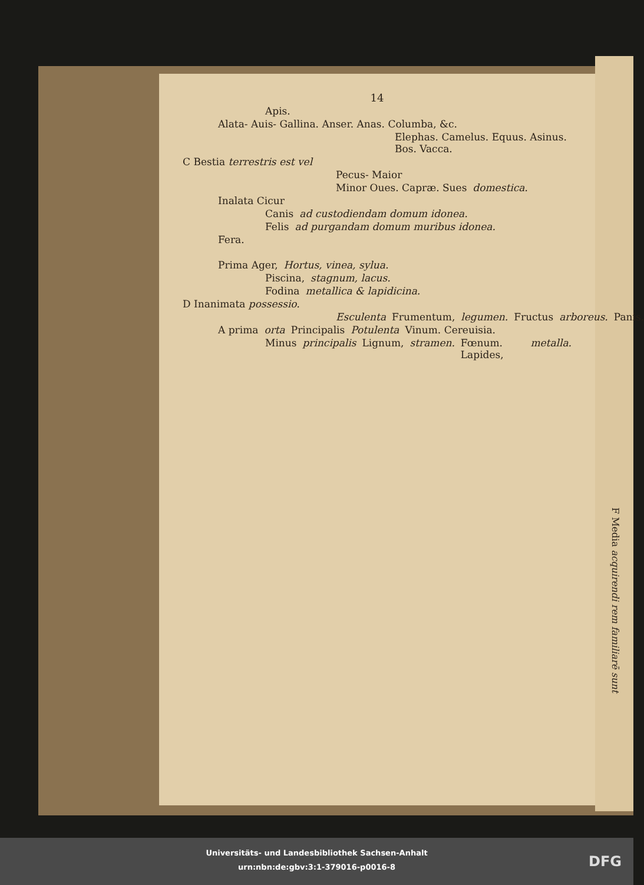14
Apis.
Alata- Auis- Gallina. Anser. Anas. Columba, &c.
Elephas. Camelus. Equus. Asinus. Bos. Vacca.
C Bestia terrestris est vel
Pecus- Maior
Minor Oues. Capræ. Sues domestica.
Inalata Cicur
Canis ad custodiendam domum idonea.
Felis ad purgandam domum muribus idonea.
Fera.
Prima Ager, Hortus, vinea, sylua.
Piscina, stagnum, lacus.
Fodina metallica & lapidicina.
D Inanimata possessio.
Esculenta Frumentum, legumen. Fructus arboreus. Panis.
A prima orta Principalis Potulenta Vinum. Cereuisia.
Minus principalis Lignum, stramen. Fœnum. Lapides, metalla.
F Media acquirendi rem familiarē sunt
Universitäts- und Landesbibliothek Sachsen-Anhalt
urn:nbn:de:gbv:3:1-379016-p0016-8
DFG